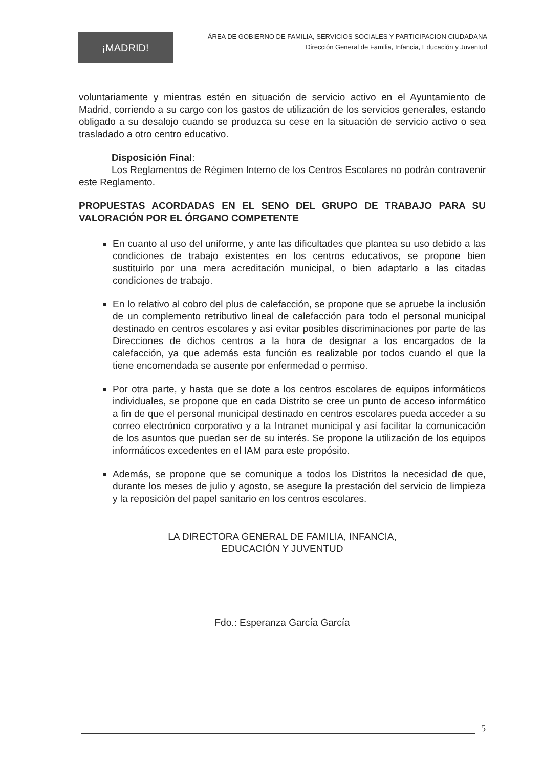¡MADRID!
ÁREA DE GOBIERNO DE FAMILIA, SERVICIOS SOCIALES Y PARTICIPACION CIUDADANA
Dirección General de Familia, Infancia, Educación y Juventud
voluntariamente y mientras estén en situación de servicio activo en el Ayuntamiento de Madrid, corriendo a su cargo con los gastos de utilización de los servicios generales, estando obligado a su desalojo cuando se produzca su cese en la situación de servicio activo o sea trasladado a otro centro educativo.
Disposición Final:
Los Reglamentos de Régimen Interno de los Centros Escolares no podrán contravenir este Reglamento.
PROPUESTAS ACORDADAS EN EL SENO DEL GRUPO DE TRABAJO PARA SU VALORACIÓN POR EL ÓRGANO COMPETENTE
En cuanto al uso del uniforme, y ante las dificultades que plantea su uso debido a las condiciones de trabajo existentes en los centros educativos, se propone bien sustituirlo por una mera acreditación municipal, o bien adaptarlo a las citadas condiciones de trabajo.
En lo relativo al cobro del plus de calefacción, se propone que se apruebe la inclusión de un complemento retributivo lineal de calefacción para todo el personal municipal destinado en centros escolares y así evitar posibles discriminaciones por parte de las Direcciones de dichos centros a la hora de designar a los encargados de la calefacción, ya que además esta función es realizable por todos cuando el que la tiene encomendada se ausente por enfermedad o permiso.
Por otra parte, y hasta que se dote a los centros escolares de equipos informáticos individuales, se propone que en cada Distrito se cree un punto de acceso informático a fin de que el personal municipal destinado en centros escolares pueda acceder a su correo electrónico corporativo y a la Intranet municipal y así facilitar la comunicación de los asuntos que puedan ser de su interés. Se propone la utilización de los equipos informáticos excedentes en el IAM para este propósito.
Además, se propone que se comunique a todos los Distritos la necesidad de que, durante los meses de julio y agosto, se asegure la prestación del servicio de limpieza y la reposición del papel sanitario en los centros escolares.
LA DIRECTORA GENERAL DE FAMILIA, INFANCIA,
EDUCACIÓN Y JUVENTUD
Fdo.: Esperanza García García
5